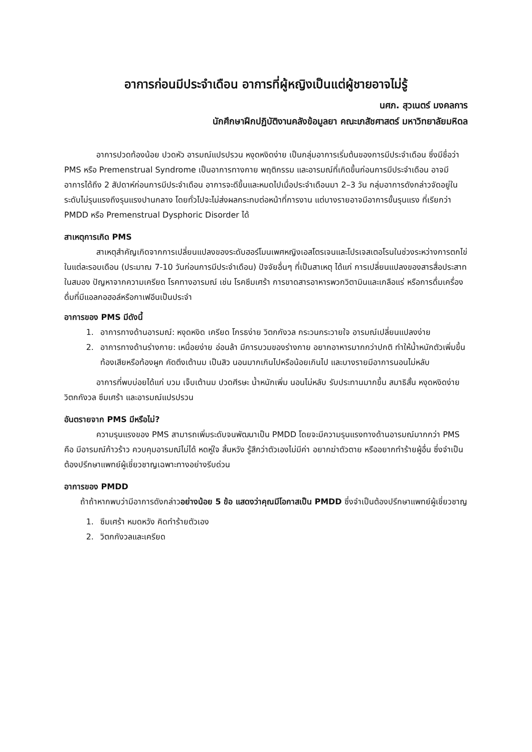อาการก่อนมีประจำเดือน อาการที่ผู้หญิงเป็นแต่ผู้ชายอาจไม่รู้
นศภ. สุวเนตร์ มงคลการ
นักศึกษาฝึกปฏิบัติงานคลังข้อมูลยา คณะเภสัชศาสตร์ มหาวิทยาลัยมหิดล
อาการปวดท้องน้อย ปวดหัว อารมณ์แปรปรวน หงุดหงิดง่าย เป็นกลุ่มอาการเริ่มต้นของการมีประจำเดือน ซึ่งมีชื่อว่า PMS หรือ Premenstrual Syndrome เป็นอาการทางกาย พฤติกรรม และอารมณ์ที่เกิดขึ้นก่อนการมีประจำเดือน อาจมีอาการได้ถึง 2 สัปดาห์ก่อนการมีประจำเดือน อาการจะดีขึ้นและหมดไปเมื่อประจำเดือนมา 2–3 วัน กลุ่มอาการดังกล่าวจัดอยู่ในระดับไม่รุนแรงถึงรุนแรงปานกลาง โดยทั่วไปจะไม่ส่งผลกระทบต่อหน้าที่การงาน แต่บางรายอาจมีอาการขั้นรุนแรง ที่เรียกว่า PMDD หรือ Premenstrual Dysphoric Disorder ได้
สาเหตุการเกิด PMS
สาเหตุสำคัญเกิดจากการเปลี่ยนแปลงของระดับฮอร์โมนเพศหญิงเอสโตรเจนและโปรเจสเตอโรนในช่วงระหว่างการตกไข่ในแต่ละรอบเดือน (ประมาณ 7-10 วันก่อนการมีประจำเดือน) ปัจจัยอื่นๆ ที่เป็นสาเหตุ ได้แก่ การเปลี่ยนแปลงของสารสื่อประสาทในสมอง ปัญหาจากความเครียด โรคทางอารมณ์ เช่น โรคซึมเศร้า การขาดสารอาหารพวกวิตามินและเกลือแร่ หรือการดื่มเครื่องดื่มที่มีแอลกอฮอล์หรือกาเฟอีนเป็นประจำ
อาการของ PMS มีดังนี้
1. อาการทางด้านอารมณ์: หงุดหงิด เครียด โกรธง่าย วิตกกังวล กระวนกระวายใจ อารมณ์เปลี่ยนแปลงง่าย
2. อาการทางด้านร่างกาย: เหนื่อยง่าย อ่อนล้า มีการบวมของร่างกาย อยากอาหารมากกว่าปกติ ทำให้น้ำหนักตัวเพิ่มขึ้น ท้องเสียหรือท้องผูก คัดตึงเต้านม เป็นสิว นอนมากเกินไปหรือน้อยเกินไป และบางรายมีอาการนอนไม่หลับ
อาการที่พบบ่อยได้แก่ บวม เจ็บเต้านม ปวดศีรษะ น้ำหนักเพิ่ม นอนไม่หลับ รับประทานมากขึ้น สมาธิสั้น หงุดหงิดง่าย วิตกกังวล ซึมเศร้า และอารมณ์แปรปรวน
อันตรายจาก PMS มีหรือไม่?
ความรุนแรงของ PMS สามารถเพิ่มระดับจนพัฒนาเป็น PMDD โดยจะมีความรุนแรงทางด้านอารมณ์มากกว่า PMS คือ มีอารมณ์ก้าวร้าว ควบคุมอารมณ์ไม่ได้ หดหู่ใจ สิ้นหวัง รู้สึกว่าตัวเองไม่มีค่า อยากฆ่าตัวตาย หรืออยากทำร้ายผู้อื่น ซึ่งจำเป็นต้องปรึกษาแพทย์ผู้เชี่ยวชาญเฉพาะทางอย่างรีบด่วน
อาการของ PMDD
ถ้าถ้าหากพบว่ามีอาการดังกล่าวอย่างน้อย 5 ข้อ แสดงว่าคุณมีโอกาสเป็น PMDD ซึ่งจำเป็นต้องปรึกษาแพทย์ผู้เชี่ยวชาญ
1. ซึมเศร้า หมดหวัง คิดทำร้ายตัวเอง
2. วิตกกังวลและเครียด